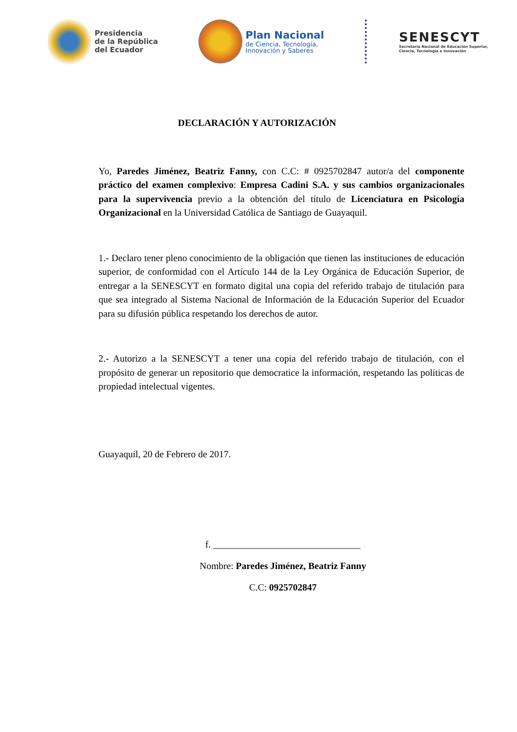Presidencia
de la República
del Ecuador
Plan Nacional
de Ciencia, Tecnología,
Innovación y Saberes
SENESCYT
Secretaría Nacional de Educación Superior,
Ciencia, Tecnología e Innovación
DECLARACIÓN Y AUTORIZACIÓN
Yo, Paredes Jiménez, Beatriz Fanny, con C.C: # 0925702847 autor/a del componente práctico del examen complexivo: Empresa Cadini S.A. y sus cambios organizacionales para la supervivencia previo a la obtención del título de Licenciatura en Psicología Organizacional en la Universidad Católica de Santiago de Guayaquil.
1.- Declaro tener pleno conocimiento de la obligación que tienen las instituciones de educación superior, de conformidad con el Artículo 144 de la Ley Orgánica de Educación Superior, de entregar a la SENESCYT en formato digital una copia del referido trabajo de titulación para que sea integrado al Sistema Nacional de Información de la Educación Superior del Ecuador para su difusión pública respetando los derechos de autor.
2.- Autorizo a la SENESCYT a tener una copia del referido trabajo de titulación, con el propósito de generar un repositorio que democratice la información, respetando las políticas de propiedad intelectual vigentes.
Guayaquil, 20 de Febrero de 2017.
f. _______________________________
Nombre: Paredes Jiménez, Beatriz Fanny
C.C: 0925702847